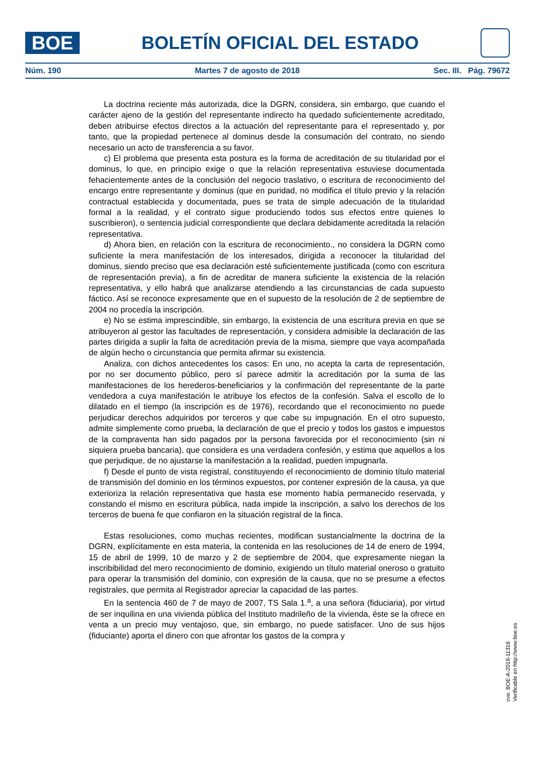BOE
BOLETÍN OFICIAL DEL ESTADO
Núm. 190 Martes 7 de agosto de 2018 Sec. III. Pág. 79672
La doctrina reciente más autorizada, dice la DGRN, considera, sin embargo, que cuando el carácter ajeno de la gestión del representante indirecto ha quedado suficientemente acreditado, deben atribuirse efectos directos a la actuación del representante para el representado y, por tanto, que la propiedad pertenece al dominus desde la consumación del contrato, no siendo necesario un acto de transferencia a su favor.
c) El problema que presenta esta postura es la forma de acreditación de su titularidad por el dominus, lo que, en principio exige o que la relación representativa estuviese documentada fehacientemente antes de la conclusión del negocio traslativo, o escritura de reconocimiento del encargo entre representante y dominus (que en puridad, no modifica el título previo y la relación contractual establecida y documentada, pues se trata de simple adecuación de la titularidad formal a la realidad, y el contrato sigue produciendo todos sus efectos entre quienes lo suscribieron), o sentencia judicial correspondiente que declara debidamente acreditada la relación representativa.
d) Ahora bien, en relación con la escritura de reconocimiento., no considera la DGRN como suficiente la mera manifestación de los interesados, dirigida a reconocer la titularidad del dominus, siendo preciso que esa declaración esté suficientemente justificada (como con escritura de representación previa), a fin de acreditar de manera suficiente la existencia de la relación representativa, y ello habrá que analizarse atendiendo a las circunstancias de cada supuesto fáctico. Así se reconoce expresamente que en el supuesto de la resolución de 2 de septiembre de 2004 no procedía la inscripción.
e) No se estima imprescindible, sin embargo, la existencia de una escritura previa en que se atribuyeron al gestor las facultades de representación, y considera admisible la declaración de las partes dirigida a suplir la falta de acreditación previa de la misma, siempre que vaya acompañada de algún hecho o circunstancia que permita afirmar su existencia.
Analiza, con dichos antecedentes los casos: En uno, no acepta la carta de representación, por no ser documento público, pero sí parece admitir la acreditación por la suma de las manifestaciones de los herederos-beneficiarios y la confirmación del representante de la parte vendedora a cuya manifestación le atribuye los efectos de la confesión. Salva el escollo de lo dilatado en el tiempo (la inscripción es de 1976), recordando que el reconocimiento no puede perjudicar derechos adquiridos por terceros y que cabe su impugnación. En el otro supuesto, admite simplemente como prueba, la declaración de que el precio y todos los gastos e impuestos de la compraventa han sido pagados por la persona favorecida por el reconocimiento (sin ni siquiera prueba bancaria), que considera es una verdadera confesión, y estima que aquellos a los que perjudique, de no ajustarse la manifestación a la realidad, pueden impugnarla.
f) Desde el punto de vista registral, constituyendo el reconocimiento de dominio título material de transmisión del dominio en los términos expuestos, por contener expresión de la causa, ya que exterioriza la relación representativa que hasta ese momento había permanecido reservada, y constando el mismo en escritura pública, nada impide la inscripción, a salvo los derechos de los terceros de buena fe que confiaron en la situación registral de la finca.
Estas resoluciones, como muchas recientes, modifican sustancialmente la doctrina de la DGRN, explícitamente en esta materia, la contenida en las resoluciones de 14 de enero de 1994, 15 de abril de 1999, 10 de marzo y 2 de septiembre de 2004, que expresamente niegan la inscribibilidad del mero reconocimiento de dominio, exigiendo un título material oneroso o gratuito para operar la transmisión del dominio, con expresión de la causa, que no se presume a efectos registrales, que permita al Registrador apreciar la capacidad de las partes.
En la sentencia 460 de 7 de mayo de 2007, TS Sala 1.<sup>a</sup>, a una señora (fiduciaria), por virtud de ser inquilina en una vivienda pública del Instituto madrileño de la vivienda, éste se la ofrece en venta a un precio muy ventajoso, que, sin embargo, no puede satisfacer. Uno de sus hijos (fiduciante) aporta el dinero con que afrontar los gastos de la compra y
cve: BOE-A-2018-11316
Verificable en http://www.boe.es